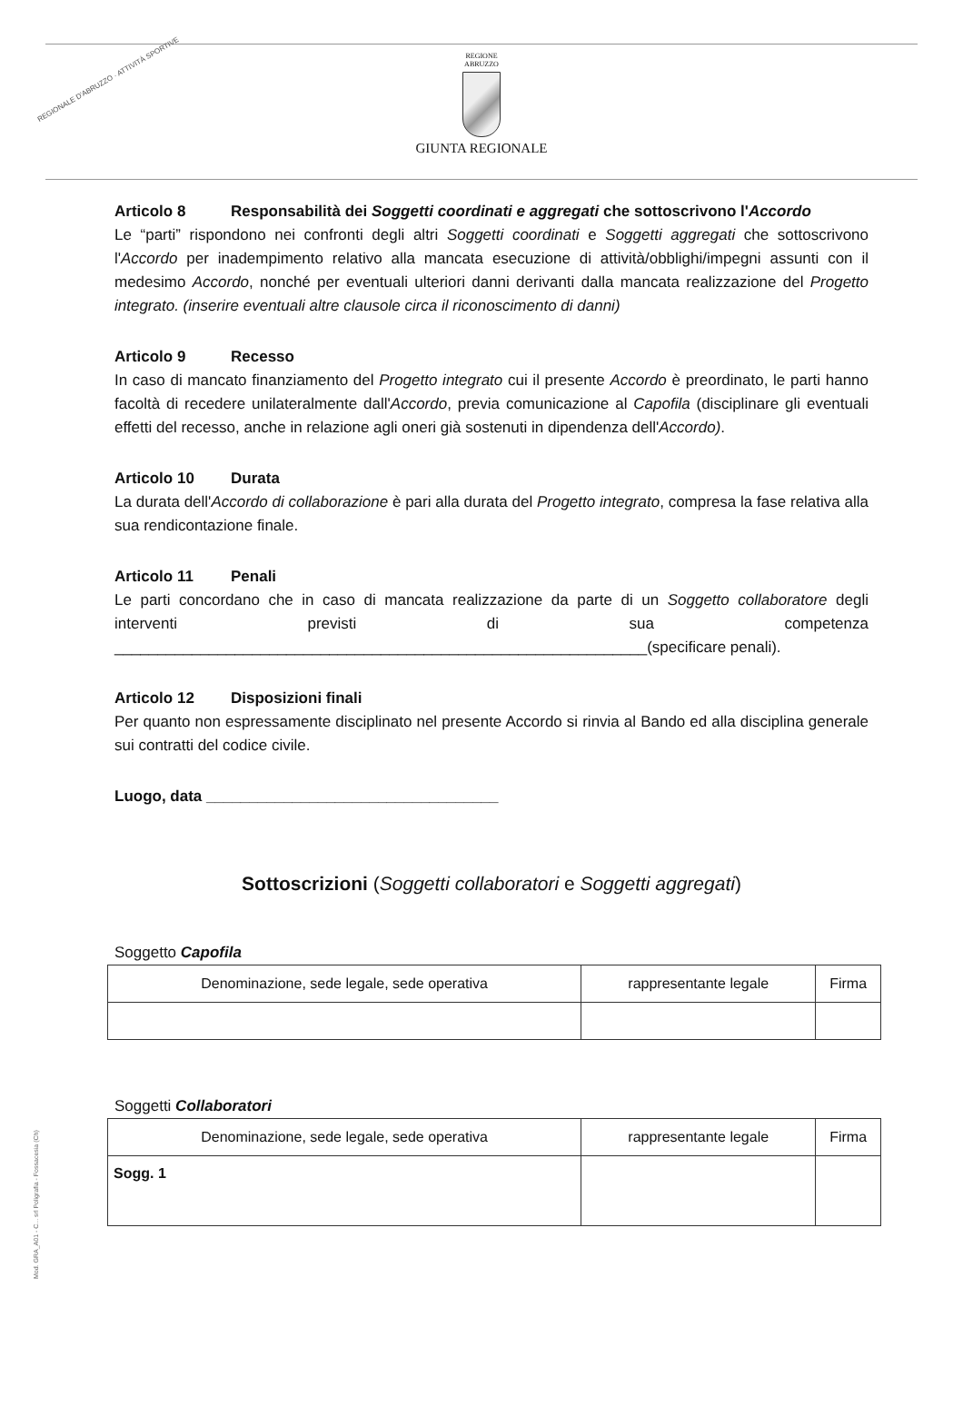REGIONALE D'ABRUZZO · ATTIVITÀ SPORTIVE
REGIONE
ABRUZZO
GIUNTA REGIONALE
Articolo 8 Responsabilità dei Soggetti coordinati e aggregati che sottoscrivono l'Accordo
Le “parti” rispondono nei confronti degli altri Soggetti coordinati e Soggetti aggregati che sottoscrivono l'Accordo per inadempimento relativo alla mancata esecuzione di attività/obblighi/impegni assunti con il medesimo Accordo, nonché per eventuali ulteriori danni derivanti dalla mancata realizzazione del Progetto integrato. (inserire eventuali altre clausole circa il riconoscimento di danni)
Articolo 9 Recesso
In caso di mancato finanziamento del Progetto integrato cui il presente Accordo è preordinato, le parti hanno facoltà di recedere unilateralmente dall'Accordo, previa comunicazione al Capofila (disciplinare gli eventuali effetti del recesso, anche in relazione agli oneri già sostenuti in dipendenza dell'Accordo).
Articolo 10 Durata
La durata dell'Accordo di collaborazione è pari alla durata del Progetto integrato, compresa la fase relativa alla sua rendicontazione finale.
Articolo 11 Penali
Le parti concordano che in caso di mancata realizzazione da parte di un Soggetto collaboratore degli interventi previsti di sua competenza ______________________________________________________________(specificare penali).
Articolo 12 Disposizioni finali
Per quanto non espressamente disciplinato nel presente Accordo si rinvia al Bando ed alla disciplina generale sui contratti del codice civile.
Luogo, data __________________________________
Sottoscrizioni (Soggetti collaboratori e Soggetti aggregati)
Soggetto Capofila
| Denominazione, sede legale, sede operativa | rappresentante legale | Firma |
Soggetti Collaboratori
| Denominazione, sede legale, sede operativa | rappresentante legale | Firma |
| Sogg. 1 | | |
Mod. GRA_A01 - C... srl Poligrafia - Fossacesia (Ch)